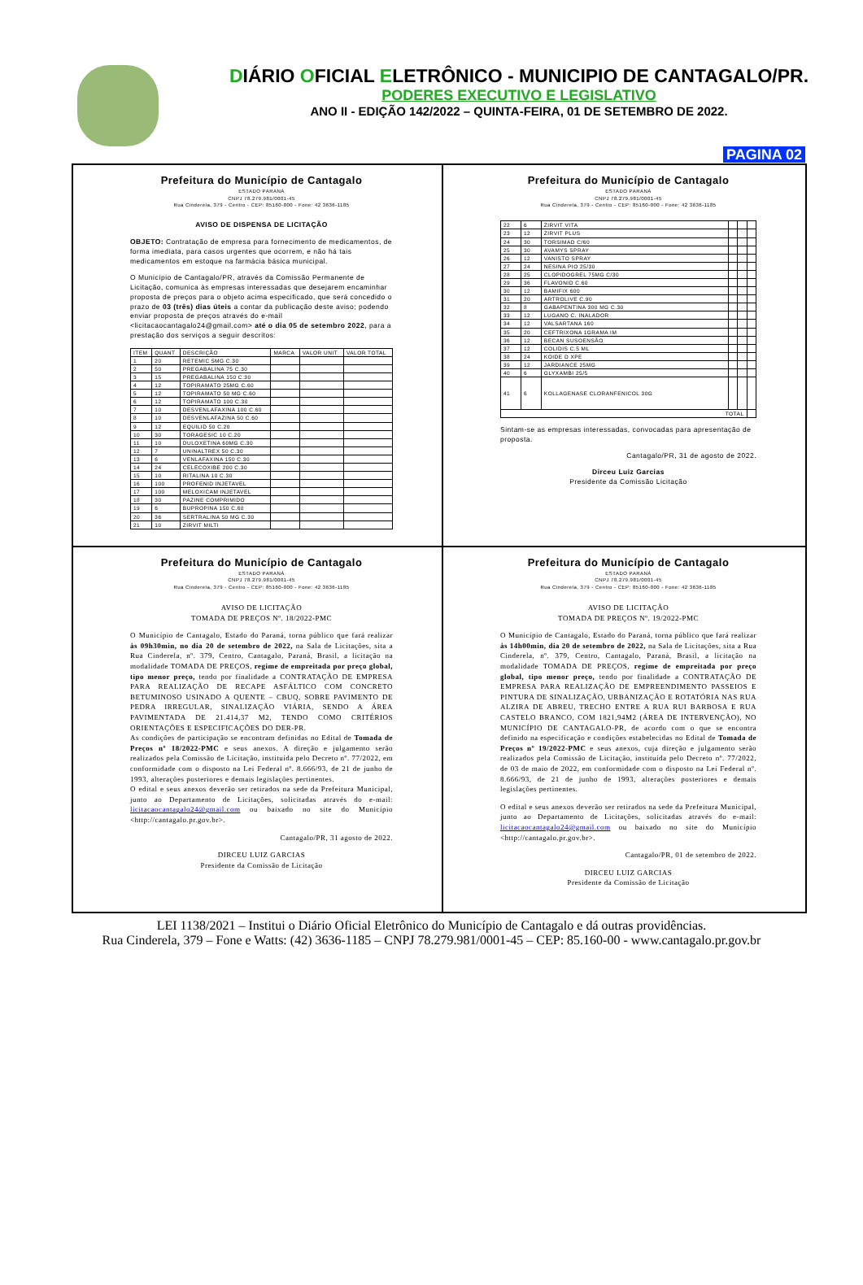DIÁRIO OFICIAL ELETRÔNICO - MUNICIPIO DE CANTAGALO/PR.
PODERES EXECUTIVO E LEGISLATIVO
ANO II - EDIÇÃO 142/2022 – QUINTA-FEIRA, 01 DE SETEMBRO DE 2022.
PAGINA 02
Prefeitura do Município de Cantagalo
ESTADO PARANÁ
CNPJ 78.279.981/0001-45
Rua Cinderela, 379 - Centro - CEP: 85160-000 - Fone: 42 3636-1185
AVISO DE DISPENSA DE LICITAÇÃO
OBJETO: Contratação de empresa para fornecimento de medicamentos, de forma imediata, para casos urgentes que ocorrem, e não há tais medicamentos em estoque na farmácia básica municipal.
O Município de Cantagalo/PR, através da Comissão Permanente de Licitação, comunica às empresas interessadas que desejarem encaminhar proposta de preços para o objeto acima especificado, que será concedido o prazo de 03 (três) dias úteis a contar da publicação deste aviso; podendo enviar proposta de preços através do e-mail <licitacaocantagalo24@gmail.com> até o dia 05 de setembro 2022, para a prestação dos serviços a seguir descritos:
| ITEM | QUANT | DESCRIÇÃO | MARCA | VALOR UNIT | VALOR TOTAL |
| --- | --- | --- | --- | --- | --- |
| 1 | 20 | RETEMIC 5MG C.30 | | | |
| 2 | 50 | PREGABALINA 75 C.30 | | | |
| 3 | 15 | PREGABALINA 150 C.30 | | | |
| 4 | 12 | TOPIRAMATO 25MG C.60 | | | |
| 5 | 12 | TOPIRAMATO 50 MG C.60 | | | |
| 6 | 12 | TOPIRAMATO 100 C.30 | | | |
| 7 | 10 | DESVENLAFAXINA 100 C.60 | | | |
| 8 | 10 | DESVENLAFAZINA 50 C.60 | | | |
| 9 | 12 | EQUILID 50 C.20 | | | |
| 10 | 30 | TORAGESIC 10 C.20 | | | |
| 11 | 10 | DULOXETINA 60MG C.30 | | | |
| 12 | 7 | UNINALTREX 50 C.30 | | | |
| 13 | 6 | VENLAFAXINA 150 C.30 | | | |
| 14 | 24 | CELECOXIBE 200 C.30 | | | |
| 15 | 10 | RITALINA 10 C.30 | | | |
| 16 | 100 | PROFENID INJETAVEL | | | |
| 17 | 100 | MELOXICAM INJETAVEL | | | |
| 18 | 30 | PAZINE COMPRIMIDO | | | |
| 19 | 6 | BUPROPINA 150 C.60 | | | |
| 20 | 36 | SERTRALINA 50 MG C.30 | | | |
| 21 | 10 | ZIRVIT MILTI | | | |
Prefeitura do Município de Cantagalo
ESTADO PARANÁ
CNPJ 78.279.981/0001-45
Rua Cinderela, 379 - Centro - CEP: 85160-000 - Fone: 42 3636-1185
| 22 | 6 | ZIRVIT VITA | | | |
| 23 | 12 | ZIRVIT PLUS | | | |
| 24 | 30 | TORSIMAD C/60 | | | |
| 25 | 30 | AVAMYS SPRAY | | | |
| 26 | 12 | VANISTO SPRAY | | | |
| 27 | 24 | NESINA PIO 25/30 | | | |
| 28 | 25 | CLOPIDOGREL 75MG C/30 | | | |
| 29 | 36 | FLAVONID C.60 | | | |
| 30 | 12 | BAMIFIX 600 | | | |
| 31 | 20 | ARTROLIVE C.90 | | | |
| 32 | 8 | GABAPENTINA 300 MG C.30 | | | |
| 33 | 12 | LUGANO C. INALADOR | | | |
| 34 | 12 | VALSARTANA 160 | | | |
| 35 | 20 | CEFTRIXONA 1GRAMA IM | | | |
| 36 | 12 | BECAN SUSOENSÃO | | | |
| 37 | 12 | COLIDIS C.5 ML | | | |
| 38 | 24 | KOIDE D XPE | | | |
| 39 | 12 | JARDIANCE 25MG | | | |
| 40 | 6 | GLYXAMBI 25/5 | | | |
| 41 | 6 | KOLLAGENASE CLORANFENICOL 30G | | | |
| TOTAL | | | | | |
Sintam-se as empresas interessadas, convocadas para apresentação de proposta.
Cantagalo/PR, 31 de agosto de 2022.
Dirceu Luiz Garcias
Presidente da Comissão Licitação
Prefeitura do Município de Cantagalo
ESTADO PARANÁ
CNPJ 78.279.981/0001-45
Rua Cinderela, 379 - Centro - CEP: 85160-000 - Fone: 42 3636-1185
AVISO DE LICITAÇÃO
TOMADA DE PREÇOS Nº. 18/2022-PMC
O Município de Cantagalo, Estado do Paraná, torna público que fará realizar às 09h30min, no dia 20 de setembro de 2022, na Sala de Licitações, sita a Rua Cinderela, nº. 379, Centro, Cantagalo, Paraná, Brasil, a licitação na modalidade TOMADA DE PREÇOS, regime de empreitada por preço global, tipo menor preço, tendo por finalidade a CONTRATAÇÃO DE EMPRESA PARA REALIZAÇÃO DE RECAPE ASFÁLTICO COM CONCRETO BETUMINOSO USINADO A QUENTE – CBUQ, SOBRE PAVIMENTO DE PEDRA IRREGULAR, SINALIZAÇÃO VIÁRIA, SENDO A ÁREA PAVIMENTADA DE 21.414,37 M2, TENDO COMO CRITÉRIOS ORIENTAÇÕES E ESPECIFICAÇÕES DO DER-PR.
As condições de participação se encontram definidas no Edital de Tomada de Preços nº 18/2022-PMC e seus anexos. A direção e julgamento serão realizados pela Comissão de Licitação, instituída pelo Decreto nº. 77/2022, em conformidade com o disposto na Lei Federal nº. 8.666/93, de 21 de junho de 1993, alterações posteriores e demais legislações pertinentes.
O edital e seus anexos deverão ser retirados na sede da Prefeitura Municipal, junto ao Departamento de Licitações, solicitadas através do e-mail: licitacaocantagalo24@gmail.com ou baixado no site do Município <http://cantagalo.pr.gov.br>.
Cantagalo/PR, 31 agosto de 2022.
DIRCEU LUIZ GARCIAS
Presidente da Comissão de Licitação
Prefeitura do Município de Cantagalo
ESTADO PARANÁ
CNPJ 78.279.981/0001-45
Rua Cinderela, 379 - Centro - CEP: 85160-000 - Fone: 42 3636-1185
AVISO DE LICITAÇÃO
TOMADA DE PREÇOS Nº. 19/2022-PMC
O Município de Cantagalo, Estado do Paraná, torna público que fará realizar às 14h00min, dia 20 de setembro de 2022, na Sala de Licitações, sita a Rua Cinderela, nº. 379, Centro, Cantagalo, Paraná, Brasil, a licitação na modalidade TOMADA DE PREÇOS, regime de empreitada por preço global, tipo menor preço, tendo por finalidade a CONTRATAÇÃO DE EMPRESA PARA REALIZAÇÃO DE EMPREENDIMENTO PASSEIOS E PINTURA DE SINALIZAÇÃO, URBANIZAÇÃO E ROTATÓRIA NAS RUA ALZIRA DE ABREU, TRECHO ENTRE A RUA RUI BARBOSA E RUA CASTELO BRANCO, COM 1821,94M2 (ÁREA DE INTERVENÇÃO), NO MUNICÍPIO DE CANTAGALO-PR, de acordo com o que se encontra definido na especificação e condições estabelecidas no Edital de Tomada de Preços nº 19/2022-PMC e seus anexos, cuja direção e julgamento serão realizados pela Comissão de Licitação, instituída pelo Decreto nº. 77/2022, de 03 de maio de 2022, em conformidade com o disposto na Lei Federal nº. 8.666/93, de 21 de junho de 1993, alterações posteriores e demais legislações pertinentes.
O edital e seus anexos deverão ser retirados na sede da Prefeitura Municipal, junto ao Departamento de Licitações, solicitadas através do e-mail: licitacaocantagalo24@gmail.com ou baixado no site do Município <http://cantagalo.pr.gov.br>.
Cantagalo/PR, 01 de setembro de 2022.
DIRCEU LUIZ GARCIAS
Presidente da Comissão de Licitação
LEI 1138/2021 – Institui o Diário Oficial Eletrônico do Município de Cantagalo e dá outras providências.
Rua Cinderela, 379 – Fone e Watts: (42) 3636-1185 – CNPJ 78.279.981/0001-45 – CEP: 85.160-00 - www.cantagalo.pr.gov.br